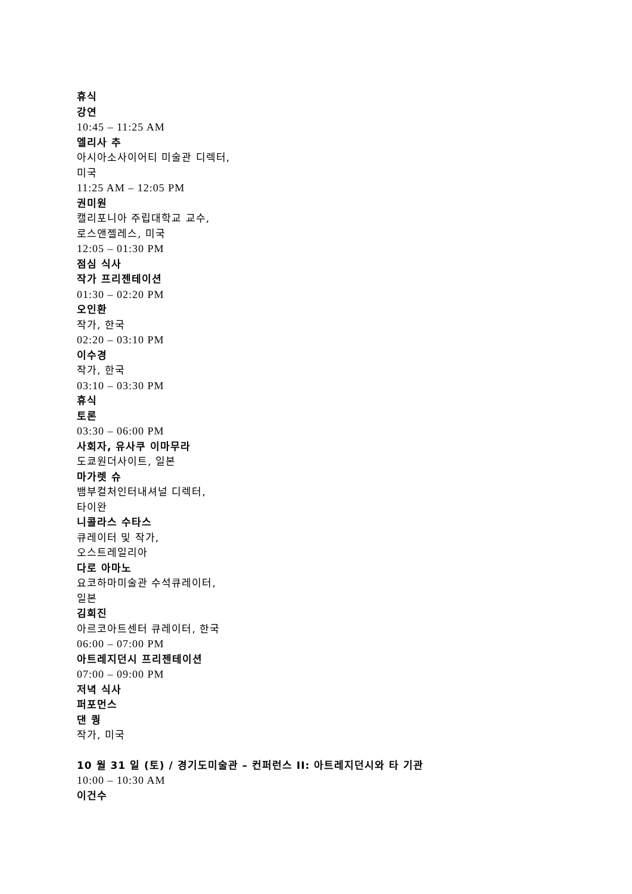휴식
강연
10:45 – 11:25 AM
엘리사 추
아시아소사이어티 미술관 디렉터,
미국
11:25 AM – 12:05 PM
권미원
캘리포니아 주립대학교 교수,
로스앤젤레스, 미국
12:05 – 01:30 PM
점심 식사
작가 프리젠테이션
01:30 – 02:20 PM
오인환
작가, 한국
02:20 – 03:10 PM
이수경
작가, 한국
03:10 – 03:30 PM
휴식
토론
03:30 – 06:00 PM
사회자, 유사쿠 이마무라
도쿄원더사이트, 일본
마가렛 슈
뱀부컬처인터내셔널 디렉터,
타이완
니콜라스 수타스
큐레이터 및 작가,
오스트레일리아
다로 아마노
요코하마미술관 수석큐레이터,
일본
김희진
아르코아트센터 큐레이터, 한국
06:00 – 07:00 PM
아트레지던시 프리젠테이션
07:00 – 09:00 PM
저녁 식사
퍼포먼스
댄 퀑
작가, 미국
10 월 31 일 (토) / 경기도미술관 – 컨퍼런스 II: 아트레지던시와 타 기관
10:00 – 10:30 AM
이건수